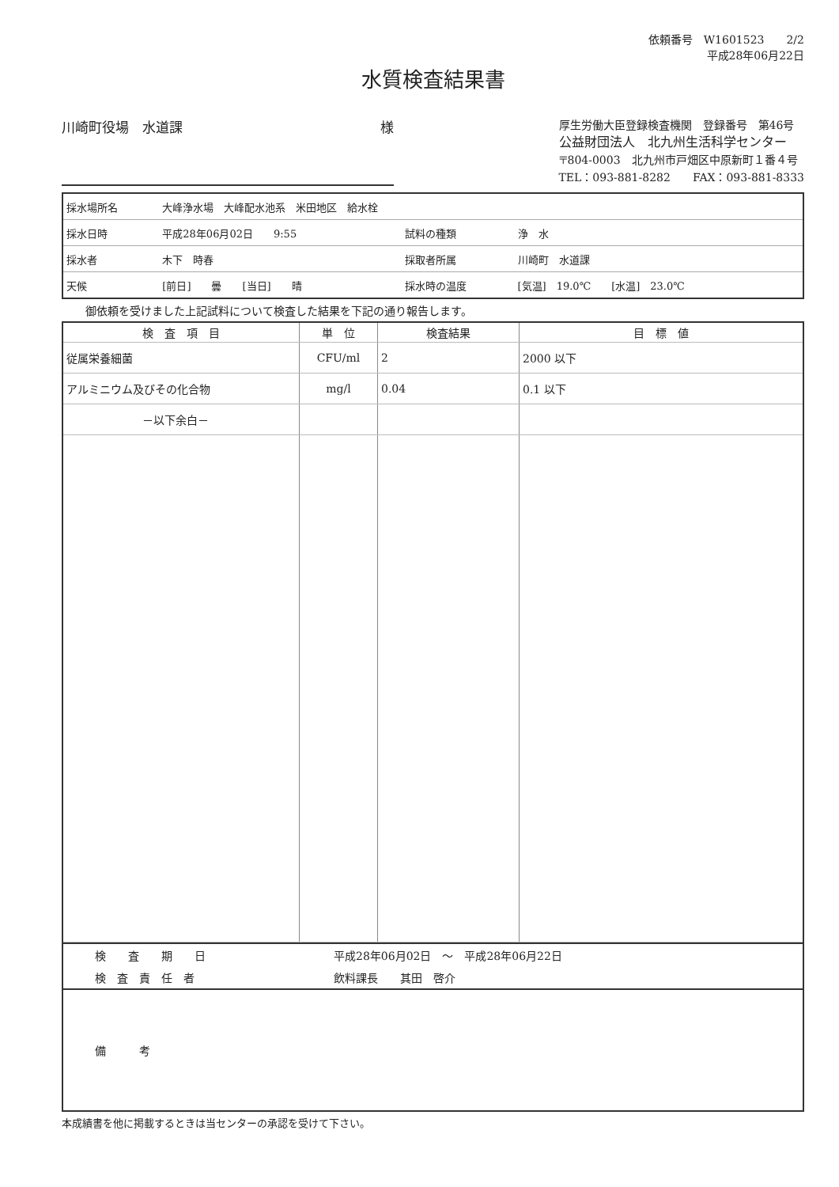依頼番号　W1601523　　2/2
平成28年06月22日
水質検査結果書
川崎町役場　水道課 様
厚生労働大臣登録検査機関　登録番号　第46号
公益財団法人　北九州生活科学センター
〒804-0003　北九州市戸畑区中原新町１番４号
TEL：093-881-8282　　FAX：093-881-8333
| 採水場所名 | 大峰浄水場 大峰配水池系 米田地区 給水栓 | | |
| 採水日時 | 平成28年06月02日 9:55 | 試料の種類 | 浄 水 |
| 採水者 | 木下 時春 | 採取者所属 | 川崎町 水道課 |
| 天候 | [前日] 曇 [当日] 晴 | 採水時の温度 | [気温] 19.0℃ [水温] 23.0℃ |
御依頼を受けました上記試料について検査した結果を下記の通り報告します。
| 検 査 項 目 | 単 位 | 検査結果 | 目 標 値 |
| --- | --- | --- | --- |
| 従属栄養細菌 | CFU/ml | 2 | 2000 以下 |
| アルミニウム及びその化合物 | mg/l | 0.04 | 0.1 以下 |
| －以下余白－ | | | |
| 検 査 期 日 | 平成28年06月02日 ～ 平成28年06月22日 |
| 検 査 責 任 者 | 飲料課長 其田 啓介 |
| 備 考 | |
本成績書を他に掲載するときは当センターの承認を受けて下さい。